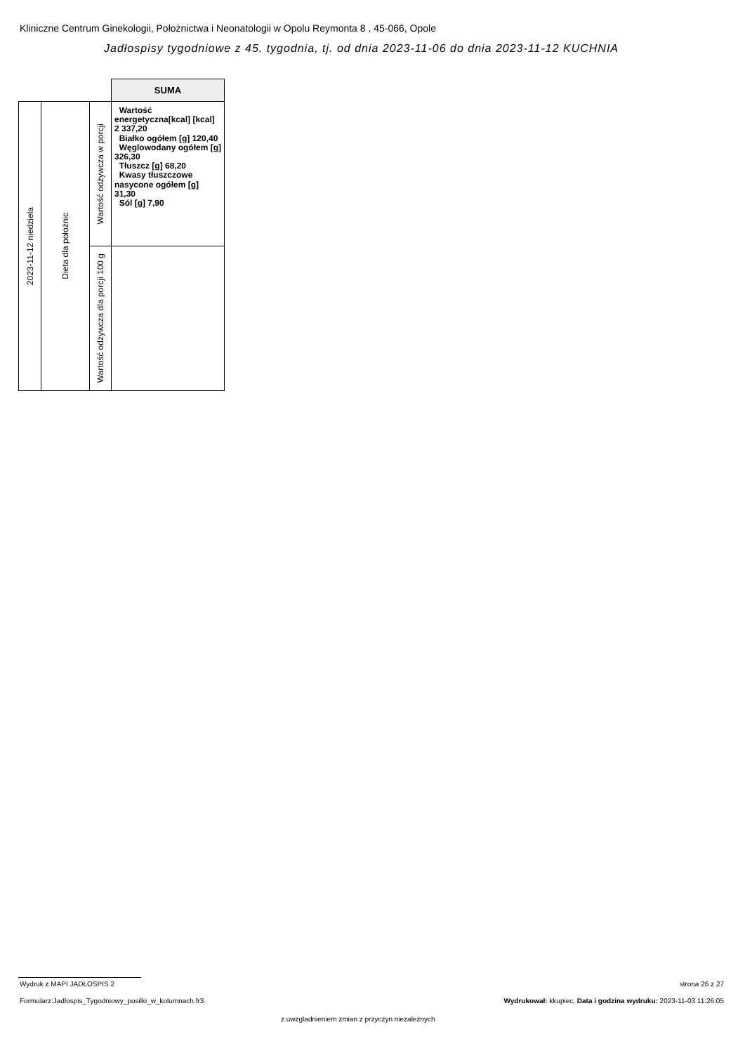Kliniczne Centrum Ginekologii, Położnictwa i Neonatologii w Opolu Reymonta 8 , 45-066, Opole
Jadłospisy tygodniowe z 45. tygodnia, tj. od dnia 2023-11-06 do dnia 2023-11-12 KUCHNIA
| | | | SUMA |
| 2023-11-12 niedziela | Dieta dla położnic | Wartość odżywcza w porcji | Wartość energetyczna[kcal] [kcal] 2 337,20 Białko ogółem [g] 120,40 Węglowodany ogółem [g] 326,30 Tłuszcz [g] 68,20 Kwasy tłuszczowe nasycone ogółem [g] 31,30 Sól [g] 7,90 |
| | | Wartość odżywcza dla porcji 100 g | |
Wydruk z MAPI JADŁOSPIS 2 strona 26 z 27
Formularz:Jadlospis_Tygodniowy_posilki_w_kolumnach.fr3
Wydrukował: kkupiec, Data i godzina wydruku: 2023-11-03 11:26:05
z uwzgladnieniem zmian z przyczyn niezależnych